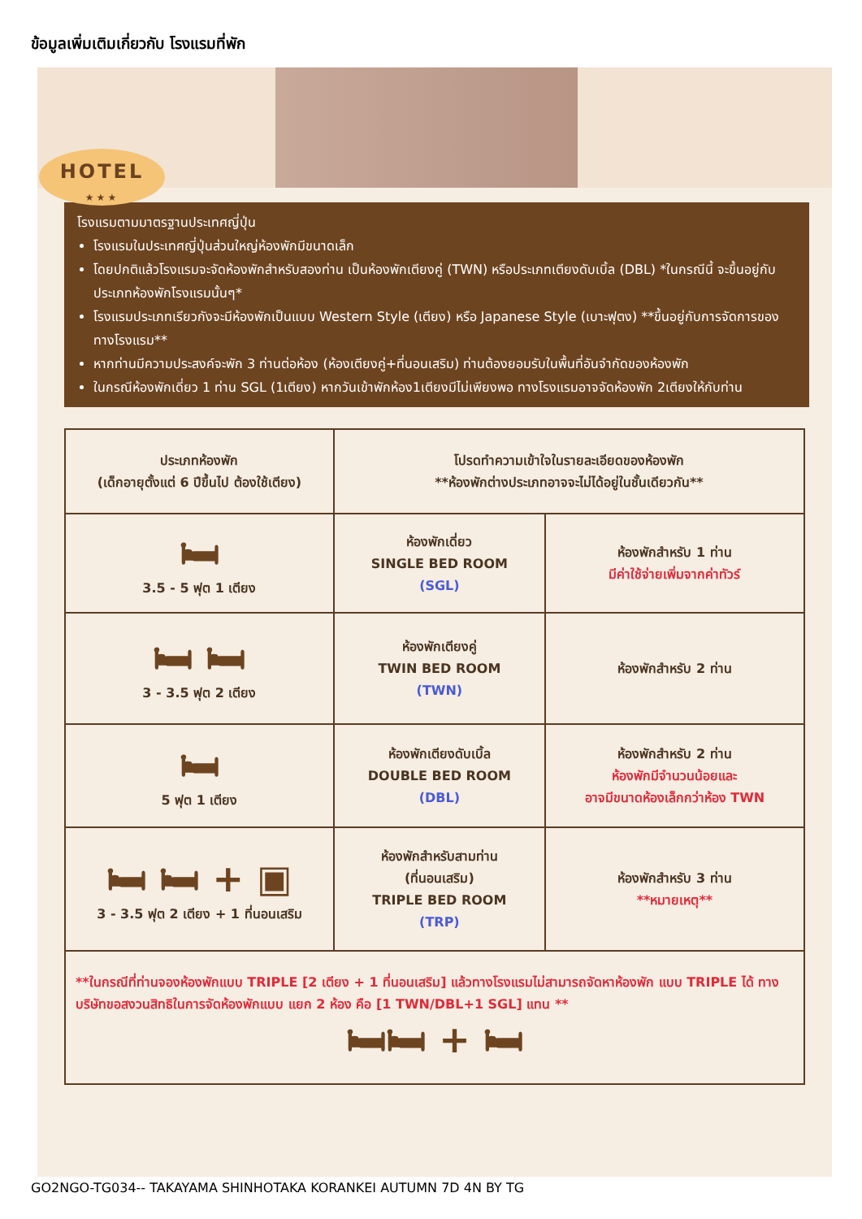ข้อมูลเพิ่มเติมเกี่ยวกับ โรงแรมที่พัก
HOTEL
★★★
โรงแรมตามมาตรฐานประเทศญี่ปุ่น
โรงแรมในประเทศญี่ปุ่นส่วนใหญ่ห้องพักมีขนาดเล็ก
โดยปกติแล้วโรงแรมจะจัดห้องพักสำหรับสองท่าน เป็นห้องพักเตียงคู่ (TWN) หรือประเภทเตียงดับเบิ้ล (DBL) *ในกรณีนี้ จะขึ้นอยู่กับประเภทห้องพักโรงแรมนั้นๆ*
โรงแรมประเภทเรียวกังจะมีห้องพักเป็นแบบ Western Style (เตียง) หรือ Japanese Style (เบาะฟุตง) **ขึ้นอยู่กับการจัดการของทางโรงแรม**
หากท่านมีความประสงค์จะพัก 3 ท่านต่อห้อง (ห้องเตียงคู่+ที่นอนเสริม) ท่านต้องยอมรับในพื้นที่อันจำกัดของห้องพัก
ในกรณีห้องพักเดี่ยว 1 ท่าน SGL (1เตียง) หากวันเข้าพักห้อง1เตียงมีไม่เพียงพอ ทางโรงแรมอาจจัดห้องพัก 2เตียงให้กับท่าน
| ประเภทห้องพัก (เด็กอายุตั้งแต่ 6 ปีขึ้นไป ต้องใช้เตียง) | โปรดทำความเข้าใจในรายละเอียดของห้องพัก **ห้องพักต่างประเภทอาจจะไม่ได้อยู่ในชั้นเดียวกัน** | |
| --- | --- | --- |
| 🛏 3.5 - 5 ฟุต 1 เตียง | ห้องพักเดี่ยว SINGLE BED ROOM (SGL) | ห้องพักสำหรับ 1 ท่าน มีค่าใช้จ่ายเพิ่มจากค่าทัวร์ |
| 🛏 🛏 3 - 3.5 ฟุต 2 เตียง | ห้องพักเตียงคู่ TWIN BED ROOM (TWN) | ห้องพักสำหรับ 2 ท่าน |
| 🛏 5 ฟุต 1 เตียง | ห้องพักเตียงดับเบิ้ล DOUBLE BED ROOM (DBL) | ห้องพักสำหรับ 2 ท่าน ห้องพักมีจำนวนน้อยและ อาจมีขนาดห้องเล็กกว่าห้อง TWN |
| 🛏 🛏 + ▣ 3 - 3.5 ฟุต 2 เตียง + 1 ที่นอนเสริม | ห้องพักสำหรับสามท่าน (ที่นอนเสริม) TRIPLE BED ROOM (TRP) | ห้องพักสำหรับ 3 ท่าน **หมายเหตุ** |
| **ในกรณีที่ท่านจองห้องพักแบบ TRIPLE [2 เตียง + 1 ที่นอนเสริม] แล้วทางโรงแรมไม่สามารถจัดหาห้องพัก แบบ TRIPLE ได้ ทางบริษัทขอสงวนสิทธิในการจัดห้องพักแบบ แยก 2 ห้อง คือ [1 TWN/DBL+1 SGL] แทน ** 🛏🛏 + 🛏 | | |
GO2NGO-TG034-- TAKAYAMA SHINHOTAKA KORANKEI AUTUMN 7D 4N BY TG